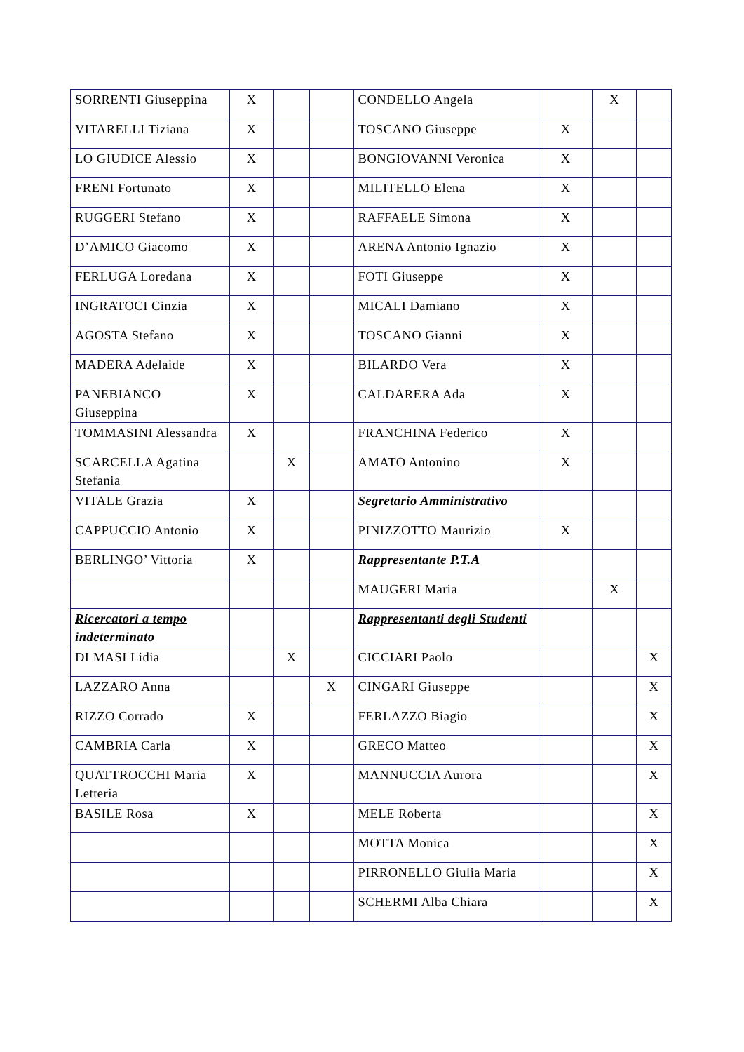| SORRENTI Giuseppina | X | | | CONDELLO Angela | | X | |
| VITARELLI Tiziana | X | | | TOSCANO Giuseppe | X | | |
| LO GIUDICE Alessio | X | | | BONGIOVANNI Veronica | X | | |
| FRENI Fortunato | X | | | MILITELLO Elena | X | | |
| RUGGERI Stefano | X | | | RAFFAELE Simona | X | | |
| D’AMICO Giacomo | X | | | ARENA Antonio Ignazio | X | | |
| FERLUGA Loredana | X | | | FOTI Giuseppe | X | | |
| INGRATOCI Cinzia | X | | | MICALI Damiano | X | | |
| AGOSTA Stefano | X | | | TOSCANO Gianni | X | | |
| MADERA Adelaide | X | | | BILARDO Vera | X | | |
| PANEBIANCO Giuseppina | X | | | CALDARERA Ada | X | | |
| TOMMASINI Alessandra | X | | | FRANCHINA Federico | X | | |
| SCARCELLA Agatina Stefania | | X | | AMATO Antonino | X | | |
| VITALE Grazia | X | | | Segretario Amministrativo | | | |
| CAPPUCCIO Antonio | X | | | PINIZZOTTO Maurizio | X | | |
| BERLINGO’ Vittoria | X | | | Rappresentante P.T.A | | | |
| | | | | MAUGERI Maria | | X | |
| Ricercatori a tempo indeterminato | | | | Rappresentanti degli Studenti | | | |
| DI MASI Lidia | | X | | CICCIARI Paolo | | | X |
| LAZZARO Anna | | | X | CINGARI Giuseppe | | | X |
| RIZZO Corrado | X | | | FERLAZZO Biagio | | | X |
| CAMBRIA Carla | X | | | GRECO Matteo | | | X |
| QUATTROCCHI Maria Letteria | X | | | MANNUCCIA Aurora | | | X |
| BASILE Rosa | X | | | MELE Roberta | | | X |
| | | | | MOTTA Monica | | | X |
| | | | | PIRRONELLO Giulia Maria | | | X |
| | | | | SCHERMI Alba Chiara | | | X |